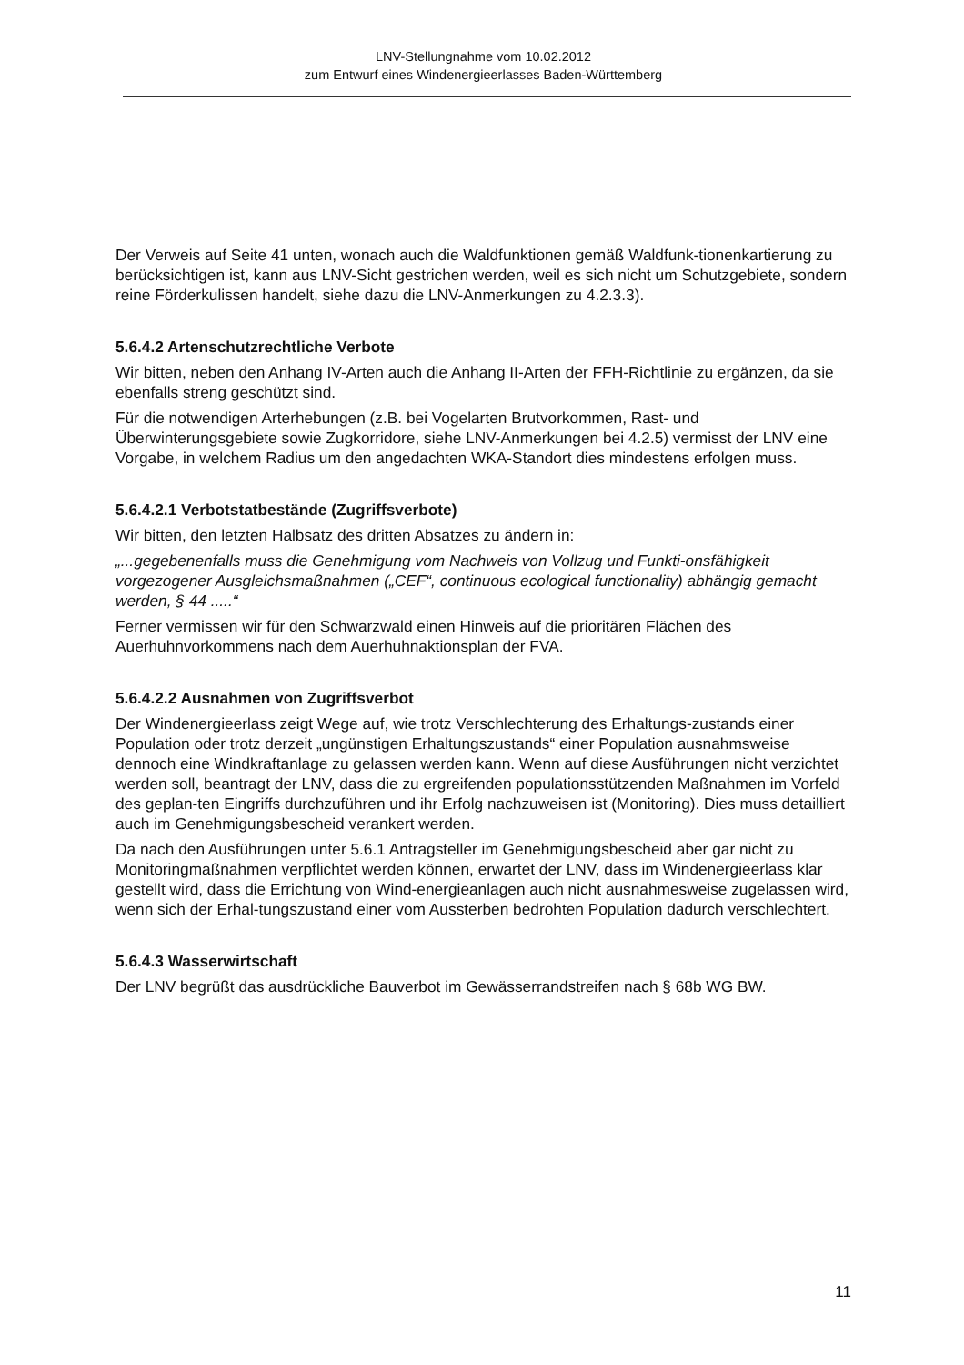LNV-Stellungnahme vom 10.02.2012
zum Entwurf eines Windenergieerlasses Baden-Württemberg
Der Verweis auf Seite 41 unten, wonach auch die Waldfunktionen gemäß Waldfunk-tionenkartierung zu berücksichtigen ist, kann aus LNV-Sicht gestrichen werden, weil es sich nicht um Schutzgebiete, sondern reine Förderkulissen handelt, siehe dazu die LNV-Anmerkungen zu 4.2.3.3).
5.6.4.2 Artenschutzrechtliche Verbote
Wir bitten, neben den Anhang IV-Arten auch die Anhang II-Arten der FFH-Richtlinie zu ergänzen, da sie ebenfalls streng geschützt sind.
Für die notwendigen Arterhebungen (z.B. bei Vogelarten Brutvorkommen, Rast- und Überwinterungsgebiete sowie Zugkorridore, siehe LNV-Anmerkungen bei 4.2.5) vermisst der LNV eine Vorgabe, in welchem Radius um den angedachten WKA-Standort dies mindestens erfolgen muss.
5.6.4.2.1 Verbotstatbestände (Zugriffsverbote)
Wir bitten, den letzten Halbsatz des dritten Absatzes zu ändern in:
„...gegebenenfalls muss die Genehmigung vom Nachweis von Vollzug und Funkti-onsfähigkeit vorgezogener Ausgleichsmaßnahmen („CEF“, continuous ecological functionality) abhängig gemacht werden, § 44 .....“
Ferner vermissen wir für den Schwarzwald einen Hinweis auf die prioritären Flächen des Auerhuhnvorkommens nach dem Auerhuhnaktionsplan der FVA.
5.6.4.2.2 Ausnahmen von Zugriffsverbot
Der Windenergieerlass zeigt Wege auf, wie trotz Verschlechterung des Erhaltungs-zustands einer Population oder trotz derzeit „ungünstigen Erhaltungszustands“ einer Population ausnahmsweise dennoch eine Windkraftanlage zu gelassen werden kann. Wenn auf diese Ausführungen nicht verzichtet werden soll, beantragt der LNV, dass die zu ergreifenden populationsstützenden Maßnahmen im Vorfeld des geplan-ten Eingriffs durchzuführen und ihr Erfolg nachzuweisen ist (Monitoring). Dies muss detailliert auch im Genehmigungsbescheid verankert werden.
Da nach den Ausführungen unter 5.6.1 Antragsteller im Genehmigungsbescheid aber gar nicht zu Monitoringmaßnahmen verpflichtet werden können, erwartet der LNV, dass im Windenergieerlass klar gestellt wird, dass die Errichtung von Wind-energieanlagen auch nicht ausnahmesweise zugelassen wird, wenn sich der Erhal-tungszustand einer vom Aussterben bedrohten Population dadurch verschlechtert.
5.6.4.3 Wasserwirtschaft
Der LNV begrüßt das ausdrückliche Bauverbot im Gewässerrandstreifen nach § 68b WG BW.
11